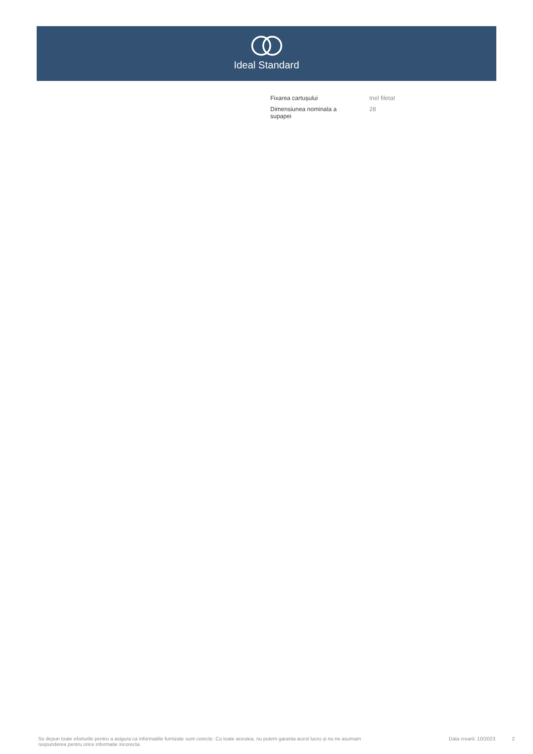Ideal Standard
| Fixarea cartușului | Inel filetat |
| Dimensiunea nominala a supapei | 28 |
Se depun toate eforturile pentru a asigura ca informatiile furnizate sunt corecte. Cu toate acestea, nu putem garanta acest lucru și nu ne asumam raspunderea pentru orice informatie incorecta.
Data crearii: 10/2023
2